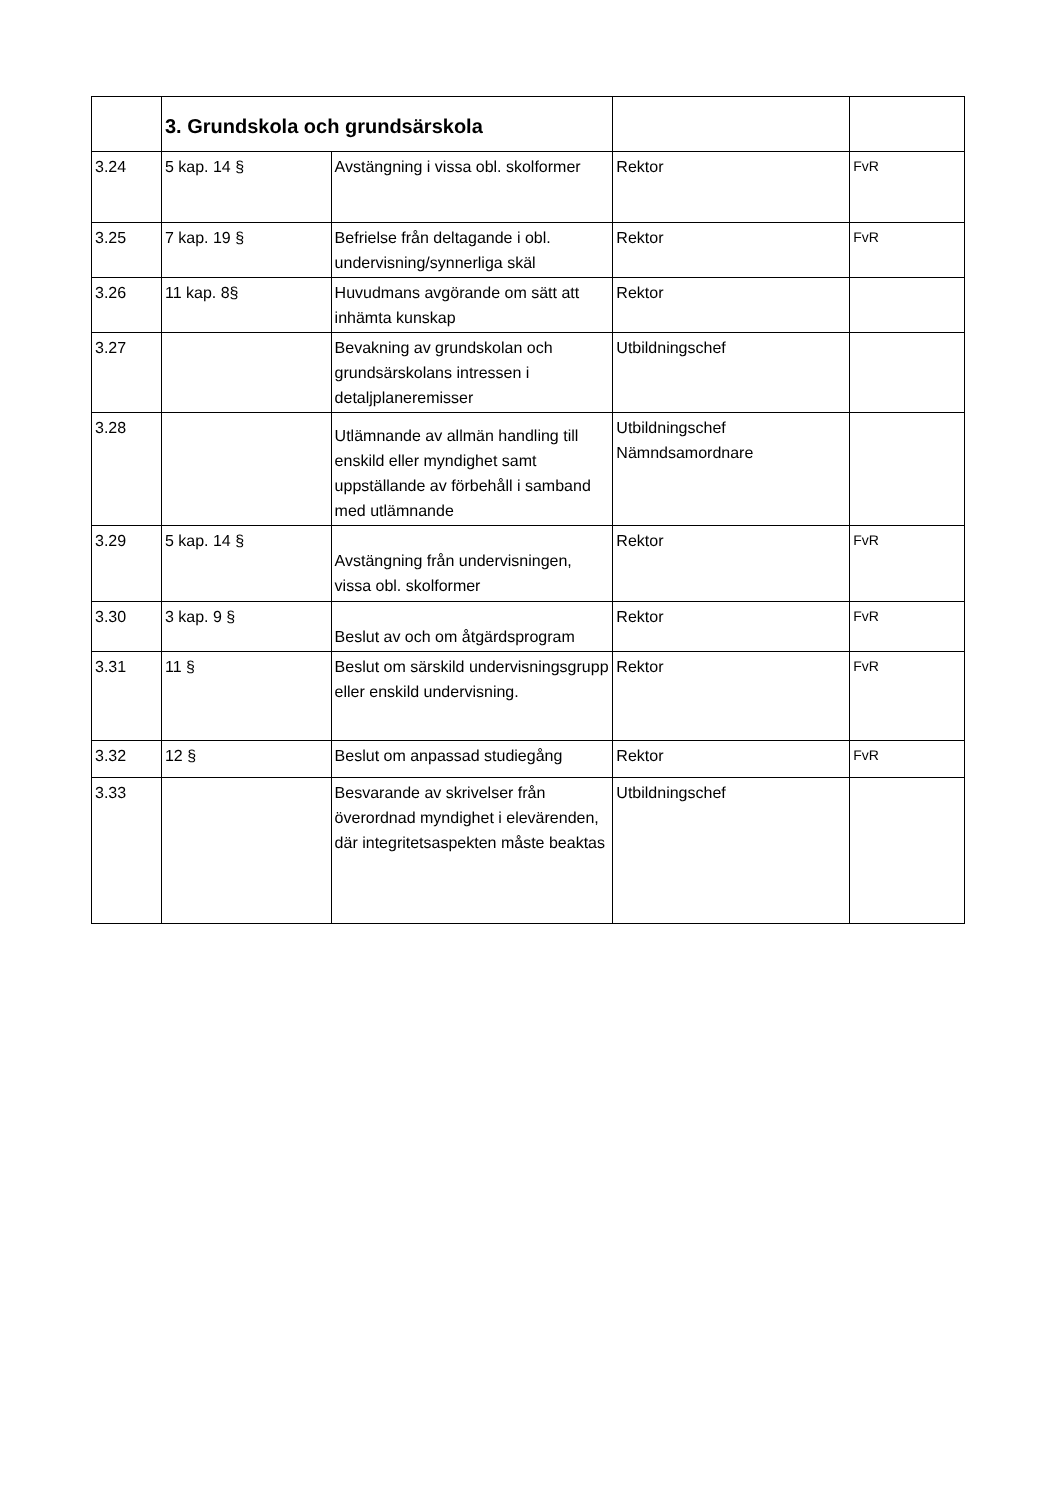| | 3. Grundskola och grundsärskola | | | |
| 3.24 | 5 kap. 14 § | Avstängning i vissa obl. skolformer | Rektor | FvR |
| 3.25 | 7 kap. 19 § | Befrielse från deltagande i obl. undervisning/synnerliga skäl | Rektor | FvR |
| 3.26 | 11 kap. 8§ | Huvudmans avgörande om sätt att inhämta kunskap | Rektor | |
| 3.27 | | Bevakning av grundskolan och grundsärskolans intressen i detaljplaneremisser | Utbildningschef | |
| 3.28 | | Utlämnande av allmän handling till enskild eller myndighet samt uppställande av förbehåll i samband med utlämnande | Utbildningschef Nämndsamordnare | |
| 3.29 | 5 kap. 14 § | Avstängning från undervisningen, vissa obl. skolformer | Rektor | FvR |
| 3.30 | 3 kap. 9 § | Beslut av och om åtgärdsprogram | Rektor | FvR |
| 3.31 | 11 § | Beslut om särskild undervisningsgrupp eller enskild undervisning. | Rektor | FvR |
| 3.32 | 12 § | Beslut om anpassad studiegång | Rektor | FvR |
| 3.33 | | Besvarande av skrivelser från överordnad myndighet i elevärenden, där integritetsaspekten måste beaktas | Utbildningschef | |